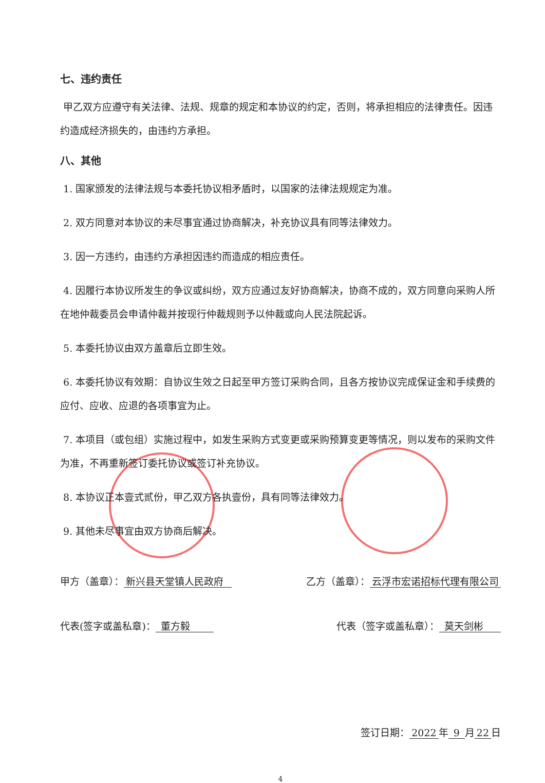七、违约责任
甲乙双方应遵守有关法律、法规、规章的规定和本协议的约定，否则，将承担相应的法律责任。因违约造成经济损失的，由违约方承担。
八、其他
1. 国家颁发的法律法规与本委托协议相矛盾时，以国家的法律法规规定为准。
2. 双方同意对本协议的未尽事宜通过协商解决，补充协议具有同等法律效力。
3. 因一方违约，由违约方承担因违约而造成的相应责任。
4. 因履行本协议所发生的争议或纠纷，双方应通过友好协商解决，协商不成的，双方同意向采购人所在地仲裁委员会申请仲裁并按现行仲裁规则予以仲裁或向人民法院起诉。
5. 本委托协议由双方盖章后立即生效。
6. 本委托协议有效期：自协议生效之日起至甲方签订采购合同，且各方按协议完成保证金和手续费的应付、应收、应退的各项事宜为止。
7. 本项目（或包组）实施过程中，如发生采购方式变更或采购预算变更等情况，则以发布的采购文件为准，不再重新签订委托协议或签订补充协议。
8. 本协议正本壹式贰份，甲乙双方各执壹份，具有同等法律效力。
9. 其他未尽事宜由双方协商后解决。
甲方（盖章）： 新兴县天堂镇人民政府 乙方（盖章）： 云浮市宏诺招标代理有限公司
代表(签字或盖私章)： 董方毅 代表（签字或盖私章）： 莫天剑彬
签订日期： 2022 年 9 月 22 日
4